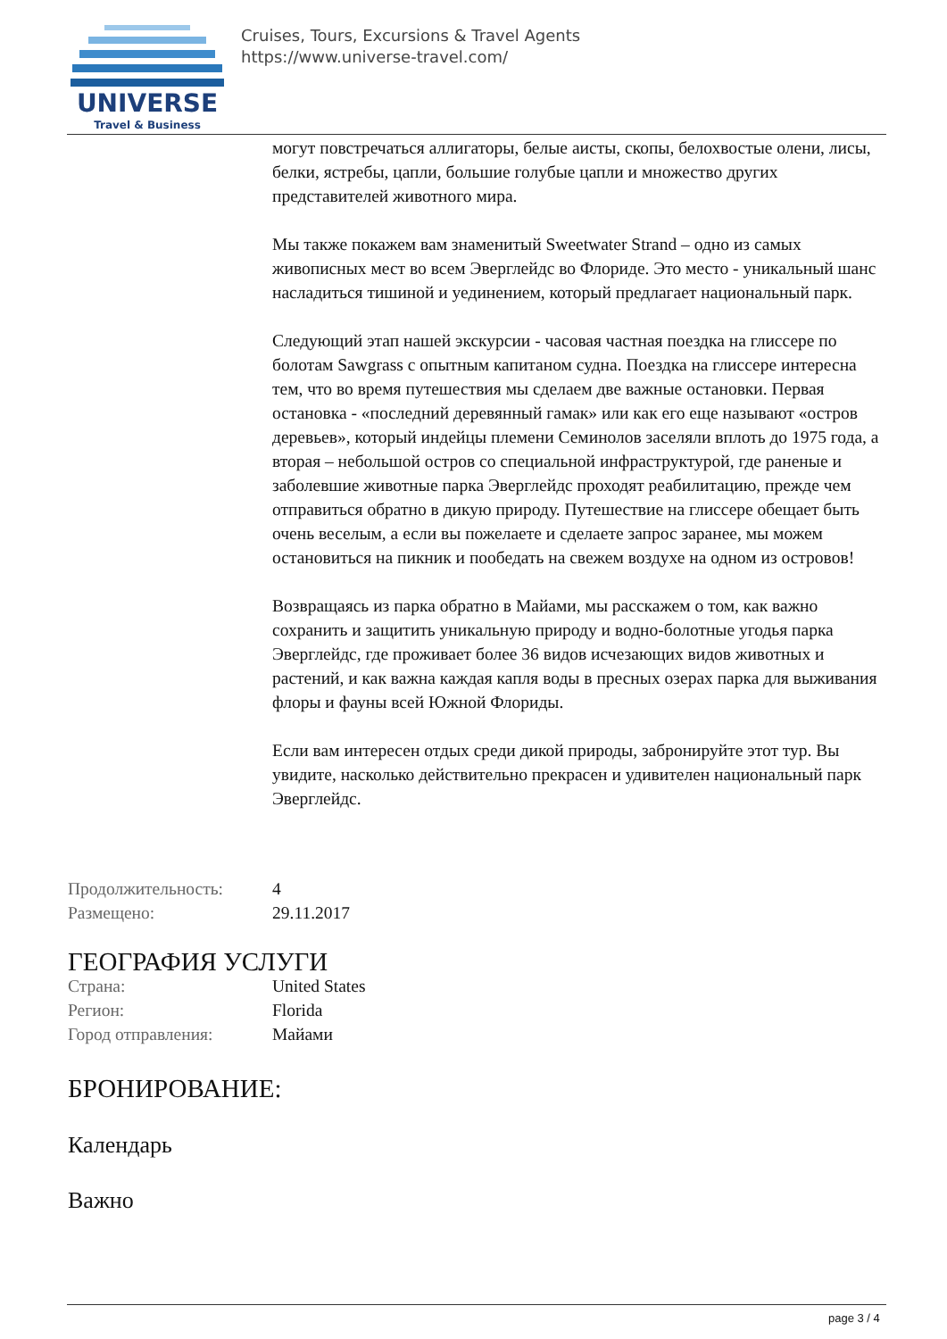UNIVERSE
Travel & Business
Cruises, Tours, Excursions & Travel Agents
https://www.universe-travel.com/
могут повстречаться аллигаторы, белые аисты, скопы, белохвостые олени, лисы, белки, ястребы, цапли, большие голубые цапли и множество других представителей животного мира.
Мы также покажем вам знаменитый Sweetwater Strand – одно из самых живописных мест во всем Эверглейдс во Флориде. Это место - уникальный шанс насладиться тишиной и уединением, который предлагает национальный парк.
Следующий этап нашей экскурсии - часовая частная поездка на глиссере по болотам Sawgrass с опытным капитаном судна. Поездка на глиссере интересна тем, что во время путешествия мы сделаем две важные остановки. Первая остановка - «последний деревянный гамак» или как его еще называют «остров деревьев», который индейцы племени Семинолов заселяли вплоть до 1975 года, а вторая – небольшой остров со специальной инфраструктурой, где раненые и заболевшие животные парка Эверглейдс проходят реабилитацию, прежде чем отправиться обратно в дикую природу. Путешествие на глиссере обещает быть очень веселым, а если вы пожелаете и сделаете запрос заранее, мы можем остановиться на пикник и пообедать на свежем воздухе на одном из островов!
Возвращаясь из парка обратно в Майами, мы расскажем о том, как важно сохранить и защитить уникальную природу и водно-болотные угодья парка Эверглейдс, где проживает более 36 видов исчезающих видов животных и растений, и как важна каждая капля воды в пресных озерах парка для выживания флоры и фауны всей Южной Флориды.
Если вам интересен отдых среди дикой природы, забронируйте этот тур. Вы увидите, насколько действительно прекрасен и удивителен национальный парк Эверглейдс.
| Продолжительность: | 4 |
| Размещено: | 29.11.2017 |
ГЕОГРАФИЯ УСЛУГИ
| Страна: | United States |
| Регион: | Florida |
| Город отправления: | Майами |
БРОНИРОВАНИЕ:
Календарь
Важно
page 3 / 4